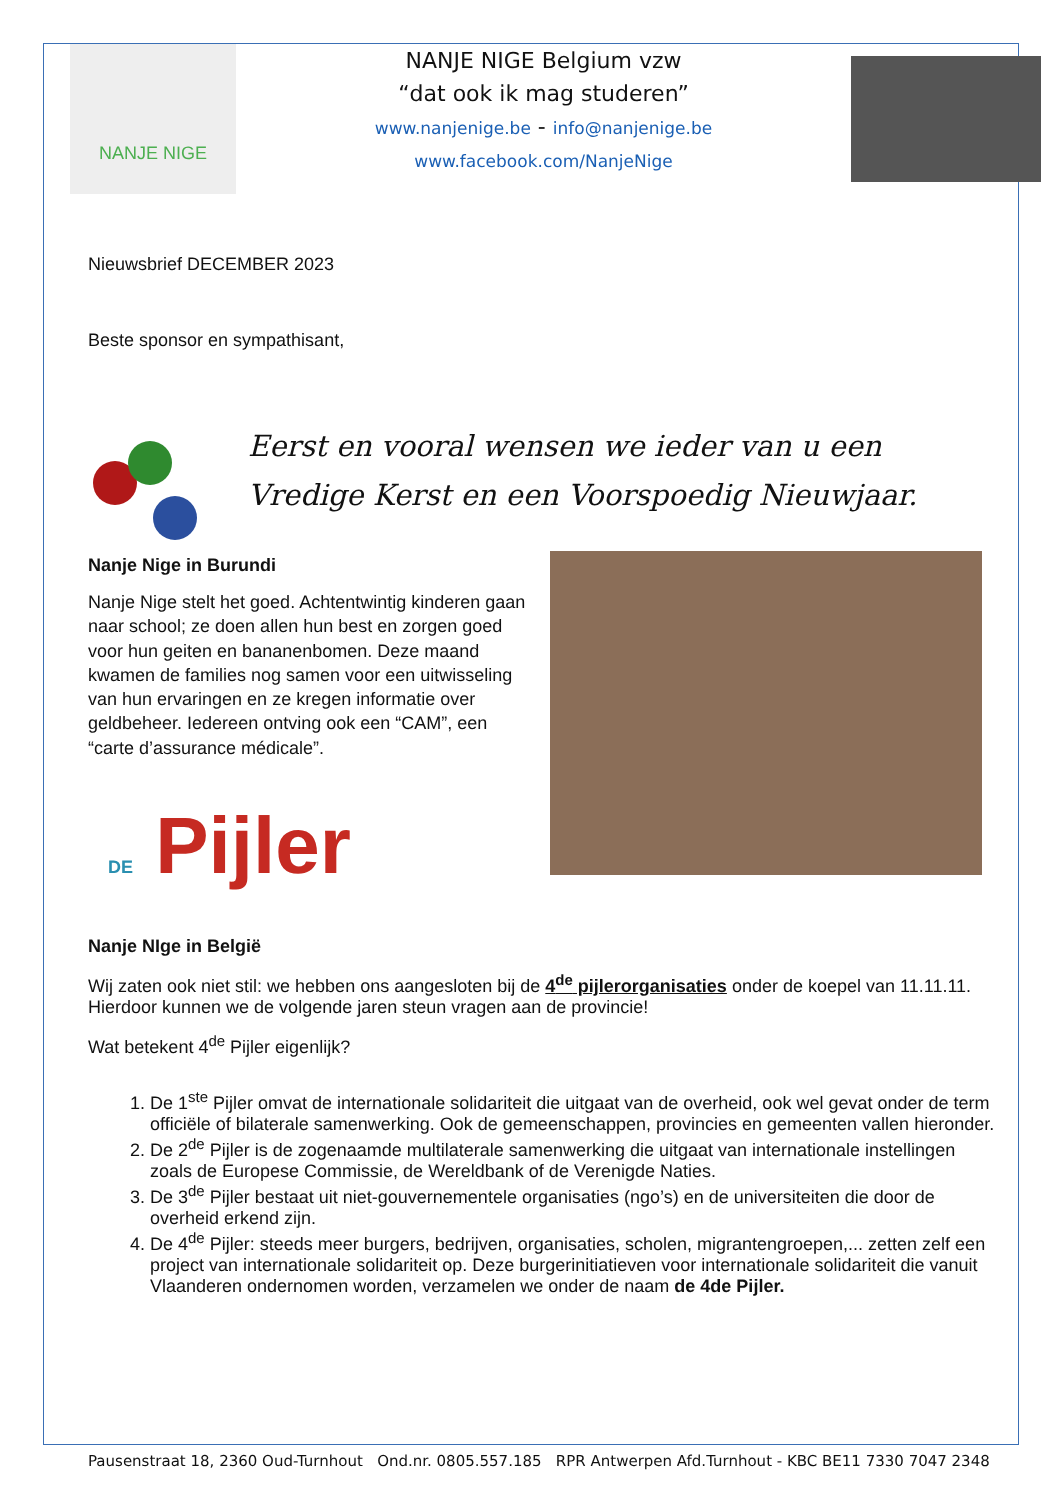NANJE NIGE
NANJE NIGE Belgium vzw
“dat ook ik mag studeren”
www.nanjenige.be - info@nanjenige.be
www.facebook.com/NanjeNige
Nieuwsbrief DECEMBER 2023
Beste sponsor en sympathisant,
Eerst en vooral wensen we ieder van u een
Vredige Kerst en een Voorspoedig Nieuwjaar.
Nanje Nige in Burundi
Nanje Nige stelt het goed. Achtentwintig kinderen gaan naar school; ze doen allen hun best en zorgen goed voor hun geiten en bananenbomen. Deze maand kwamen de families nog samen voor een uitwisseling van hun ervaringen en ze kregen informatie over geldbeheer. Iedereen ontving ook een “CAM”, een “carte d’assurance médicale”.
DE Pijler
Nanje NIge in België
Wij zaten ook niet stil: we hebben ons aangesloten bij de 4<sup>de</sup> pijlerorganisaties onder de koepel van 11.11.11. Hierdoor kunnen we de volgende jaren steun vragen aan de provincie!
Wat betekent 4<sup>de</sup> Pijler eigenlijk?
1. De 1<sup>ste</sup> Pijler omvat de internationale solidariteit die uitgaat van de overheid, ook wel gevat onder de term officiële of bilaterale samenwerking. Ook de gemeenschappen, provincies en gemeenten vallen hieronder.
2. De 2<sup>de</sup> Pijler is de zogenaamde multilaterale samenwerking die uitgaat van internationale instellingen zoals de Europese Commissie, de Wereldbank of de Verenigde Naties.
3. De 3<sup>de</sup> Pijler bestaat uit niet-gouvernementele organisaties (ngo’s) en de universiteiten die door de overheid erkend zijn.
4. De 4<sup>de</sup> Pijler: steeds meer burgers, bedrijven, organisaties, scholen, migrantengroepen,... zetten zelf een project van internationale solidariteit op. Deze burgerinitiatieven voor internationale solidariteit die vanuit Vlaanderen ondernomen worden, verzamelen we onder de naam de 4de Pijler.
Pausenstraat 18, 2360 Oud-Turnhout Ond.nr. 0805.557.185 RPR Antwerpen Afd.Turnhout - KBC BE11 7330 7047 2348